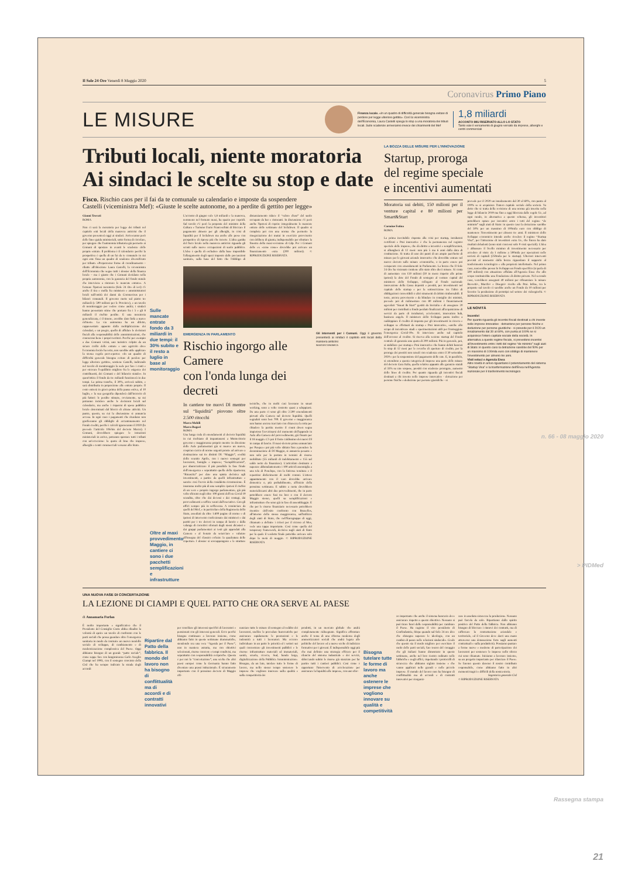Il Sole 24 Ore Venerdì 8 Maggio 2020 5
Coronavirus Primo Piano
LE MISURE
Finanza locale. «In un quadro di difficoltà generale bisogna evitare di perdere per legge ulteriore gettito». Così la viceministra dell'Economia, Laura Castelli spiega lo stop a una moratoria dei tributi locali. Sulle scadenze arriveranno invece dei chiarimenti del Mef
1,8 miliardi
ACCONTO IMU RISERVATO ALLO LO STATO
Tanto vale il versamento di giugno versato da imprese, alberghi e centri commerciali
Tributi locali, niente moratoria
Ai sindaci le scelte su stop e date
Fisco. Rischio caos per il fai da te comunale su calendario e imposte da sospendere
Castelli (viceministra Mef): «Giuste le scelte autonome, no a perdite di gettito per legge»
Gianni Trovati
ROMA
Non ci sarà la moratoria per legge dei tributi nel capitolo enti locali della manovra anticrisi che il governo presenterà oggi ai sindaci. Arriveranno però delle linee guida ministeriali, sotto forma di circolare, per spiegare che l'autonomia tributaria già permette ai Comuni di spostare in avanti le scadenze delle proprie entrate. Il problema è il calendario: perché la prospettiva è quella di un fai da te comunale in cui ogni ente fissa un quadro di scadenze diversificato per tributo. «Proporremo forme di coordinamento – ribatte all'obiezione Laura Castelli, la viceministra dell'Economia che segue tutti i dossier della finanza locale – ma è giusto che i Comuni decidano nella propria autonomia, con la garanzia del fondo statale che interviene a ristorare le mancate entrate». A fermare l'ipotesi moratoria (Sole 24 Ore di ieri) c'è anche il tira e molla fra ministero e amministratori locali sull'entità dei danni da Coronavirus per i bilanci comunali. Il governo mette sul piatto tre miliardi (e 500 milioni per le Province), e un tavolo di monitoraggio per vedere come andrà; i sindaci hanno presentato stime che portano fra i 5 e gli 8 miliardi il rischio perdite. E una moratoria generalizzata, è il timore, avrebbe dato linfa a nuove richieste. La via autonoma ha un difetto, rappresentato appunto dalla moltiplicazione dei calendari, e un pregio, quello di affidare le decisioni fiscali alla responsabilità delle amministrazioni, che conoscono bene i propri territori. Perché per esempio a due Comuni vicini, uno turistico colpito da un sicuro crollo delle entrate e uno agricolo dove l'economia locale ha retto, non sarebbe utile applicare la stessa regola pret-a-porter. «In un quadro di difficoltà generale bisogna evitare di perdere per legge ulteriore gettito», sostiene Castelli, indicando nel tavolo di monitoraggio la sede per fare i conti e per «trovare l'equilibrio migliore fra le esigenze dei contribuenti, dei Comuni e del bilancio statale». In quest'ottica il fondo da tre miliardi funzionerà in due tempi. La prima tranche, il 30%, arriverà subito, e sarà distribuita in proporzione alle entrate proprie. Il resto entrerà in gioco prima della pausa estiva, al 10 luglio, e la sua geografia dipenderà dall'incrocio di più fattori: le perdite stimate, ovviamente, su cui potranno incidere anche le decisioni locali sul calendario, ma anche i risparmi di spesa pubblica locale determinati dal blocco di alcune attività. Un punto, questo, su cui la discussione si annuncia accesa. In ogni caso i pagamenti che ritardano non gonfieranno gli obblighi di accantonamento nel Fondo crediti, perché i calcoli ignoreranno il 2020 (lo prevede l'articolo 106-bis del decreto Marzo). I Comuni, dovrebbero spiegare le istruzioni ministeriali in arrivo, potranno spostare tutti i tributi con un'eccezione: la quota di Imu che imprese, alberghi e centri commerciali versano allo Stato.
Sulle mancate entrate fondo da 3 miliardi in due tempi: il 30% subito e il resto a luglio in base al monitoraggio
Oltre al maxi provvedimento Maggio, in cantiere ci sono i due pacchetti semplificazioni e infrastrutture
L'acconto di giugno vale 1,8 miliardi e la manovra, nemmeno nel formato maxi, ha spazio per coprirli. Sul tavolo c'è però la proposta del ministro della Cultura e Turismo Dario Franceschini di bloccare il pagamento almeno per gli alberghi, in crisi di liquidità per il lockdown ma anche alle prese con prospettive di ripresa più che incerte. L'altra gamba del fisco locale nella manovra anticrisi riguarda gli sconti sulle nuove occupazioni di suolo pubblico. L'idea è quella di escludere dalla base imponibile l'allargamento degli spazi imposto dalle precauzioni sanitarie, sulla base del fatto che l'obbligo di distanziamento riduce il “valore d'uso” del suolo occupato da bar e ristoranti. In discussione c'è però anche l'ipotesi di coprire integralmente le mancate entrate delle settimane del lockdown. Il quadro si completa poi con una norma che permette la rinegoziazione dei mutui in esercizio provvisorio con delibera di giunta, indispensabile per sfruttare la finestra della maxi-revisione di Cdp. Per i Comuni delle ex «zone rosse» dovrebbe poi arrivare un finanziamento extra (200 milioni). © RIPRODUZIONE RISERVATA
EMERGENZA IN PARLAMENTO
Rischio ingorgo alle Camere
con l'onda lunga dei decreti
In cantiere tre nuovi Dl mentre sul “liquidità” piovono oltre 2.500 ritocchi
Marco Mobili
Marco Rogari
ROMA
Una lunga coda di emendamenti al decreto liquidità in cui rischiano di impantanarsi a Montecitorio governo e maggioranza proprio mentre in direzione delle Aule parlamentari già si muove un nuovo, cospicuo carico di norme urgenti pronte ad arrivare a destinazione sui tre distinti Dl: “Maggio”, eredità dello svanito Aprile, con i nuovo sostegni per lavoratori, famiglie e imprese; “Semplificazioni”, per sburocratizzare il più possibile la fase finale dell'emergenza e soprattutto quella della ripartenza; “Rinascita” per dare una spinta decisiva agli investimenti, a partire da quelli infrastrutture e sancire così l'avvio della cosiddetta ricostruzione. È insomma molto più di una semplice ipotesi il rischio di un vero e proprio ingorgo parlamentare, già più volte sfiorato negli oltre 100 giorni dell'era Covid 19 scandita, oltre che dai decessi e dai contagi, dai provvedimenti a raffica varati dall'esecutivo. Con gli uffici sempre più in sofferenza. A cominciare da quelli del Mef, e in particolare della Ragioneria dello Stato, assediati da oltre 1.600 pagine di norme e di ipotesi di intervento confezionate dai ministeri e dai partiti per i tre decreti in rampa di lancio e dalla valanga di correttivi sfornati dagli stessi dicasteri e dai gruppi parlamentari ai testi già approdati alla Camera e al Senato da setacciare e valutare all'insegna del classico refrain: la quadratura delle coperture. I dossier si sovrappongono e le strutture tecniche, che in molti casi lavorano in smart working, sono a volte costrette quasi a sdoppiarsi. Da una parte ci sono gli oltre 2.500 emendamenti piovuti alla Camera sul decreto liquidità. Quelli segnalati sono ben 700. E governo e maggioranza non hanno ancora tracciato con chiarezza la rotta per chiudere la partita mentre il count down segna impietoso l'avvicinarsi del momento dell'approdo in Aula alla Camera del provvedimento, già fissato per il 18 maggio. C'è poi il fonte caldissimo dei nuovi Dl in rampa di lancio. Il maxi-decreto prima annunciato per Pasqua e poi più volte slittato fino a prendere la denominazione di Dl Maggio, si annuncia pesante e non solo per la portata in termini di risorse mobilitate (55 miliardi di indebitamento e 155 sul saldo netto da finanziare). L'articolato destinato a superare abbondantemente i 100 articoli assomiglia a una tela di Penelope, con la faticosa tessitura e il repentino disfacimento di molti commi. L'atteso appuntamento con il varo dovrebbe arrivare domenica o, più probabilmente, all'inizio della prossima settimana. E subito a ruota dovrebbero materializzarsi altri due provvedimenti, che in parte potrebbero essere fusi tra loro o con il decreto Maggio stesso, quelli su semplificazioni e infrastrutture che sono già in fase di assemblaggio. E che per le risorse finanziarie necessarie potrebbero risentire dell'esito confronto con Bruxelles, all'interno della stessa maggioranza, sull'utilizzo degli aiuti di Stato, che nell'Eurogruppo di oggi, chiamato a definire i criteri per il ricorso al Mes, vede una tappa importante. Così come quella del temporary framework, decisiva sugli aiuti di Stato per la quale il verdetto finale potrebbe arrivare solo dopo la metà di maggio. © RIPRODUZIONE RISERVATA
Gli interventi per i Comuni. Oggi il governo presenterà ai sindaci il capitolo enti locali della manovra anticrisi
IMAGOECONOMICA
LA BOZZA DELLE MISURE PER L'INNOVAZIONE
Startup, proroga
del regime speciale
e incentivi aumentati
Moratoria sui debiti, 150 milioni per il venture capital e 80 milioni per Smart&Start
Carmine Fotina
ROMA
La prima inevitabile risposta alla crisi per startup, incubatori certificati e Pmi innovative è che la permanenza nel registro speciale delle imprese, che dà diritto a incentivi e semplificazioni, si allungherà di 12 mesi: non più 5 ma 6 anni dalla data di costituzione. Si tratta di uno dei punti di un ampio pacchetto di misure per le giovani aziende innovative che dovrebbe entrare nel nuovo decreto sulle misure economiche, o in parte essere poi recuperato con emendamenti in Parlamento. La bozza che Il Sole 24 Ore ha visionato contiene allo stato oltre dieci misure. Si conta di aumentare con 150 milioni (50 in meno rispetto alle prime ipotesi) la dote del Fondo di sostegno al venture capital del ministero dello Sviluppo, collegato al Fondo nazionale innovazione della Cassa depositi e prestiti, per investimenti nel capitale delle startup e per la sottoscrizione tra l'altro di obbligazioni convertibili o altri strumenti di debito rimborsabili. Il testo, ancora provvisorio e da blindare in consiglio dei ministri, prevede poi di rialimentare con 80 milioni i finanziamenti agevolati “Smart & Start” gestiti da Invitalia e di assegnare 20 milioni per contributi a fondo perduto finalizzati all'acquisizione di servizi da parte di incubatori, acceleratori, innovation hub, business angels. Il ministero dello Sviluppo punta inoltre a raddoppiare il credito di imposta per gli investimenti in ricerca e sviluppo se effettuati da startup e Pmi innovative, «anche allo scopo di incentivare studi e sperimentazioni utili per fronteggiare l'emergenza Covid-19». Si interviene anche sul capitolo dell'accesso al credito. Si riserva alla sezione startup del Fondo centrale di garanzia una quota di 200 milioni. Più in generale, poi, si stabilisce per startup e Pmi innovative che hanno debiti bancari lo stop di 12 mesi per le revoche di aperture di credito, per la proroga dei prestiti non rateali con scadenza entro il 30 settembre 2020 e per la sospensione del pagamento delle rate. E, in parallelo, si estendono a questa categoria di imprese una parte delle misure del decreto Cura Italia, quella relativa appunto alle garanzie statali al 33% su rate sospese, prestiti con scadenze prorogate, aumento delle linee di credito. Per quanto riguarda gli incentivi fiscali destinati a chi investe nelle imprese innovative - detrazione per persone fisiche e deduzione per persone giuridiche - si
prevede per il 2020 un innalzamento dal 30 al 60%, con punta al 100% se si acquisisce l'intero capitale sociale della società. Va detto che si tratta della revisione di una norma già inserita nella legge di bilancio 2019 ma fino a oggi bloccata dalle regole Ue, ad ogni modo, in alternativa a questo schema, gli investitori potrebbero optare per incentivi entro i tetti del regime “de minimis” sugli aiuti di Stato: in questo caso la detrazione sarebbe del 50% per un massimo di 100mila euro con obbligo di mantenere l'investimento per almeno tre anni. Il ministero dello Sviluppo economico intende anche rivedere il regime “Startup Visa”, per l'attrazione di investitori extra Ue, che finora ha dato risultati deludenti (sono stati concessi solo 9 visti speciali). L'idea è abbassare il livello minimo di investimento necessario per accedere al visto: da 1 milione a 500mila per operazioni nelle società di capitali (250mila per le startup). Ulteriori interventi previsti al momento dalla bozza riguardano il supporto al trasferimento tecnologico e alla proprietà intellettuale. Nel primo caso, nascerebbe presso lo Sviluppo un Fondo specifico (si parla di 500 milioni) con attuazione affidata all'Agenzia Enea che allo scopo costituirebbe una Fondazione di diritto privato. Nel secondo caso, verrebbero assegnati 40 milioni per rifinanziare le misure Brevetti+, Marchi+ e Disegni+ rivolte alle Pmi. Infine, tra le proposte sul tavolo ci sarebbe anche un Fondo da 10 milioni per favorire la produzione di prototipi nel settore dei videogiochi. © RIPRODUZIONE RISERVATA
LE NOVITÀ
Incentivi
Per quanto riguarda gli incentivi fiscali destinati a chi investe nelle imprese innovative - detrazione per persone fisiche e deduzione per persone giuridiche - si prevede per il 2020 un innalzamento dal 30 al 60%, con punta al 100% se si acquisisce l'intero capitale sociale della società. In alternativa a questo regime fiscale, si prevedono incentivi all'investimento entro i tetti del regime “de minimis” sugli aiuti di Stato: in questo caso la detrazione sarebbe del 50% per un massimo di 100mila euro con obbligo di mantenere l'investimento per almeno tre anni.
Visti veloci e Agenzia Enea
Altre novità in arrivo riguardano il potenziamento del sistema “Startup Visa” e la trasformazione dell'Enea nell'Agenzia nazionale per il trasferimento tecnologico
UNA NUOVA FASE DI CONCERTAZIONE
LA LEZIONE DI CIAMPI E QUEL PATTO CHE ORA SERVE AL PAESE
di Annamaria Furlan
È molto importante e significativo che il Presidente del Consiglio Conte abbia ribadito la volontà di aprire un tavolo di confronto con le parti sociali che possa guardare oltre l'emergenza sanitaria in modo da costruire un nuovo modello sociale di sviluppo, di cambiamento e di modernizzazione complessiva del Paese. Oggi abbiamo bisogno di un grande “patto sociale”, come seppe fare con lungimiranza Carlo Azeglio Ciampi nel 1993, con il sostegno convinto della Cisl che ha sempre indicato la strada degli accordi
Ripartire dal Patto della fabbrica. Il mondo del lavoro non ha bisogno di conflittualità ma di accordi e di contratti innovativi
per conciliare gli interessi specifici di lavoratori e pensionati con gli interessi generali. Ecco perchè bisogna continuare a lavorare insieme, come abbiamo fatto in queste settimane drammatiche, stendendo ora una vera “Agenda per il Paese”, non in maniera astratta, ma con obiettivi selezionati, risorse concrete e tempi condivisi, ma soprattutto con responsabilità reciproche. Questa è per noi la “concertazione”, una scelta che altri paesi europei come la Germania hanno fatto diventare una prassi istituzionale. È sicuramente importante con il prossimo decreto di Maggio rifi-
nanziare tutte le misure di sostegno al reddito dei lavoratori, snellire le procedure burocratiche per assicurare rapidamente le prestazioni e le indennità a tutti i lavoratori. Ma occorre individuare in un patto le priorità ed i settori sui quali concentrare gli investimenti pubblici e le risorse: infrastrutture materiali ed immateriali, sanità, scuola, ricerca, Sud, banda larga, digitalizzazione della Pubblica Amministrazione. Bisogna, da un lato, tutelare tutte le forme di lavoro, ma nello stesso tempo sostenere le imprese che vogliono innovare sulla qualità e sulla competitività dei
prodotti, in un mercato globale che andrà completamente ridisegnato. Significa affrontare anche il tema di una riforma moderna degli ammortizzatori sociali che andrà legata alle politiche del lavoro ed a nuove scelte di indirizzo formativo per i giovani. È indispensabile oggi più che mai definire una strategia efficace per il rilancio del sistema industriale e dei servizi, sbloccando subito le risorse già stanziate per far partire tutti i cantieri pubblici. Così come è opportuno l'intervento di accelerazione per assicurare la liquidità alle imprese, con uno sfor-
Bisogna tutelare tutte le forme di lavoro ma anche ostenere le imprese che vogliono innovare su qualità e competitività
zo importante che anche il sistema bancario deve assicurare rispetto a questo obiettivo. Nessuno si può tirare fuori dalle responsabilità per cambiare il Paese. Ha ragione il vice presidente di Confindustria, Stirpe quando sul Sole 24 ore dice che «bisogna superare le ideologie, con un cambio di passo nelle relazioni sindacali». Credo che questo sia il modo migliore per esercitare il ruolo delle parti sociali, fare tesoro del coraggio che gli italiani hanno dimostrato in queste settimane, anche nel loro rientro ordinato nelle fabbriche e negli uffici, rispettando i protocolli di sicurezza che abbiamo siglato insieme e che vanno applicati nelle grandi e nelle piccole imprese. Il mondo del lavoro non ha bisogno di conflittualità ma di accordi e di contratti innovativi per riorganiz-
zare in assoluta sicurezza la produzione. Nessuno può farcela da solo. Ripartiamo dallo spirito positivo del Patto della fabbrica. Non abbiamo bisogno di bloccare i rinnovi dei contratti, ma di rafforzare la contrattazione aziendale e territoriale, ed il Governo deve darci una mano attraverso una detassazione forte sugli aumenti contrattuali e sulla produttività. Possiamo puntare a forme nuove e moderne di partecipazione dei lavoratori per sostenere le imprese nello sforzo cui sono chiamate. Iniziamo a lavorare insieme, su un progetto importante per rilanciare il Paese. Se faremo questo daremo il nostro contributo responsabile, come abbiamo fatto in altri momenti tragici e difficili della nostra storia.
Segretaria generale Cisl
© RIPRODUZIONE RISERVATA
n. 66 - 08 maggio 2020
> PIDMed
Rassegna stampa
21